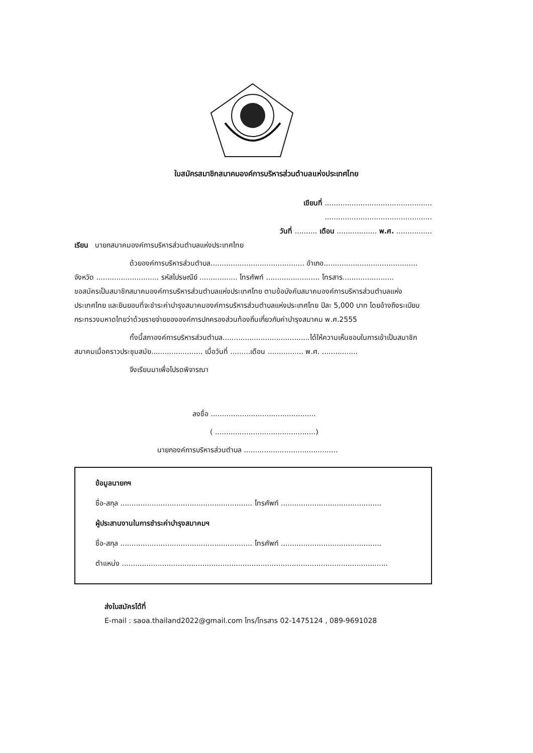ใบสมัครสมาชิกสมาคมองค์การบริหารส่วนตำบลแห่งประเทศไทย
เขียนที่ ................................................
................................................
วันที่ .......... เดือน .................. พ.ศ. ................
เรียน นายกสมาคมองค์การบริหารส่วนตำบลแห่งประเทศไทย
ด้วยองค์การบริหารส่วนตำบล.......................................... อำเภอ..........................................
จังหวัด ............................ รหัสไปรษณีย์ ................. โทรศัพท์ ........................ โทรสาร.......................
ขอสมัครเป็นสมาชิกสมาคมองค์การบริหารส่วนตำบลแห่งประเทศไทย ตามข้อบังคับสมาคมองค์การบริหารส่วนตำบลแห่งประเทศไทย และยินยอนที่จะชำระค่าบำรุงสมาคมองค์การบริหารส่วนตำบลแห่งประเทศไทย ปีละ 5,000 บาท โดยอ้างถึงระเบียบกระทรวงมหาดไทยว่าด้วยรายจ่ายขององค์การปกครองส่วนท้องถิ่นเกี่ยวกับค่าบำรุงสมาคม พ.ศ.2555
ทั้งนี้สภาองค์การบริหารส่วนตำบล.......................................ได้ให้ความเห็นชอบในการเข้าเป็นสมาชิกสมาคมเมื่อคราวประชุมสมัย....................... เมื่อวันที่ .........เดือน ................ พ.ศ. ................
จึงเรียนมาเพื่อโปรดพิจารณา
ลงชื่อ ...............................................
( .............................................)
นายกองค์การบริหารส่วนตำบล ..........................................
ข้อมูลนายกฯ
ชื่อ-สกุล ........................................................... โทรศัพท์ .............................................
ผู้ประสานงานในการชำระค่าบำรุงสมาคมฯ
ชื่อ-สกุล ........................................................... โทรศัพท์ .............................................
ตำแหน่ง .......................................................................................................................
ส่งใบสมัครได้ที่
E-mail : saoa.thailand2022@gmail.com โทร/โทรสาร 02-1475124 , 089-9691028